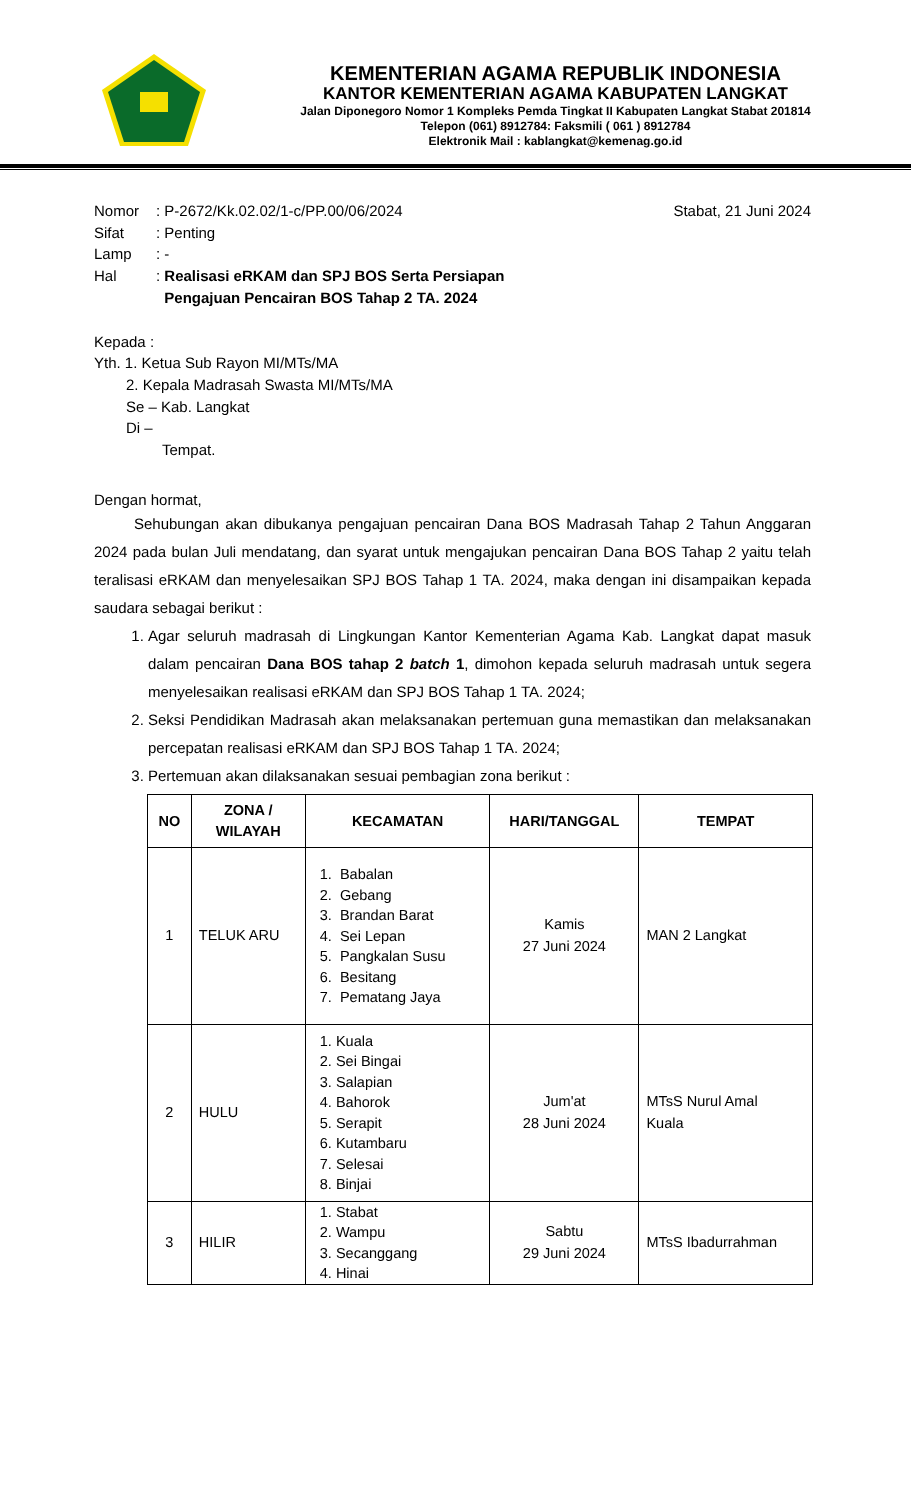KEMENTERIAN AGAMA REPUBLIK INDONESIA
KANTOR KEMENTERIAN AGAMA KABUPATEN LANGKAT
Jalan Diponegoro Nomor 1 Kompleks Pemda Tingkat II Kabupaten Langkat Stabat 201814
Telepon (061) 8912784: Faksmili ( 061 ) 8912784
Elektronik Mail : kablangkat@kemenag.go.id
| Nomor | : P-2672/Kk.02.02/1-c/PP.00/06/2024 | Stabat, 21 Juni 2024 |
| Sifat | : Penting | |
| Lamp | : - | |
| Hal | : Realisasi eRKAM dan SPJ BOS Serta Persiapan Pengajuan Pencairan BOS Tahap 2 TA. 2024 | |
Kepada :
Yth. 1. Ketua Sub Rayon MI/MTs/MA
2. Kepala Madrasah Swasta MI/MTs/MA
Se – Kab. Langkat
Di –
Tempat.
Dengan hormat,
Sehubungan akan dibukanya pengajuan pencairan Dana BOS Madrasah Tahap 2 Tahun Anggaran 2024 pada bulan Juli mendatang, dan syarat untuk mengajukan pencairan Dana BOS Tahap 2 yaitu telah teralisasi eRKAM dan menyelesaikan SPJ BOS Tahap 1 TA. 2024, maka dengan ini disampaikan kepada saudara sebagai berikut :
1. Agar seluruh madrasah di Lingkungan Kantor Kementerian Agama Kab. Langkat dapat masuk dalam pencairan Dana BOS tahap 2 batch 1, dimohon kepada seluruh madrasah untuk segera menyelesaikan realisasi eRKAM dan SPJ BOS Tahap 1 TA. 2024;
2. Seksi Pendidikan Madrasah akan melaksanakan pertemuan guna memastikan dan melaksanakan percepatan realisasi eRKAM dan SPJ BOS Tahap 1 TA. 2024;
3. Pertemuan akan dilaksanakan sesuai pembagian zona berikut :
| NO | ZONA / WILAYAH | KECAMATAN | HARI/TANGGAL | TEMPAT |
| --- | --- | --- | --- | --- |
| 1 | TELUK ARU | 1. Babalan 2. Gebang 3. Brandan Barat 4. Sei Lepan 5. Pangkalan Susu 6. Besitang 7. Pematang Jaya | Kamis 27 Juni 2024 | MAN 2 Langkat |
| 2 | HULU | 1. Kuala 2. Sei Bingai 3. Salapian 4. Bahorok 5. Serapit 6. Kutambaru 7. Selesai 8. Binjai | Jum'at 28 Juni 2024 | MTsS Nurul Amal Kuala |
| 3 | HILIR | 1. Stabat 2. Wampu 3. Secanggang 4. Hinai | Sabtu 29 Juni 2024 | MTsS Ibadurrahman |